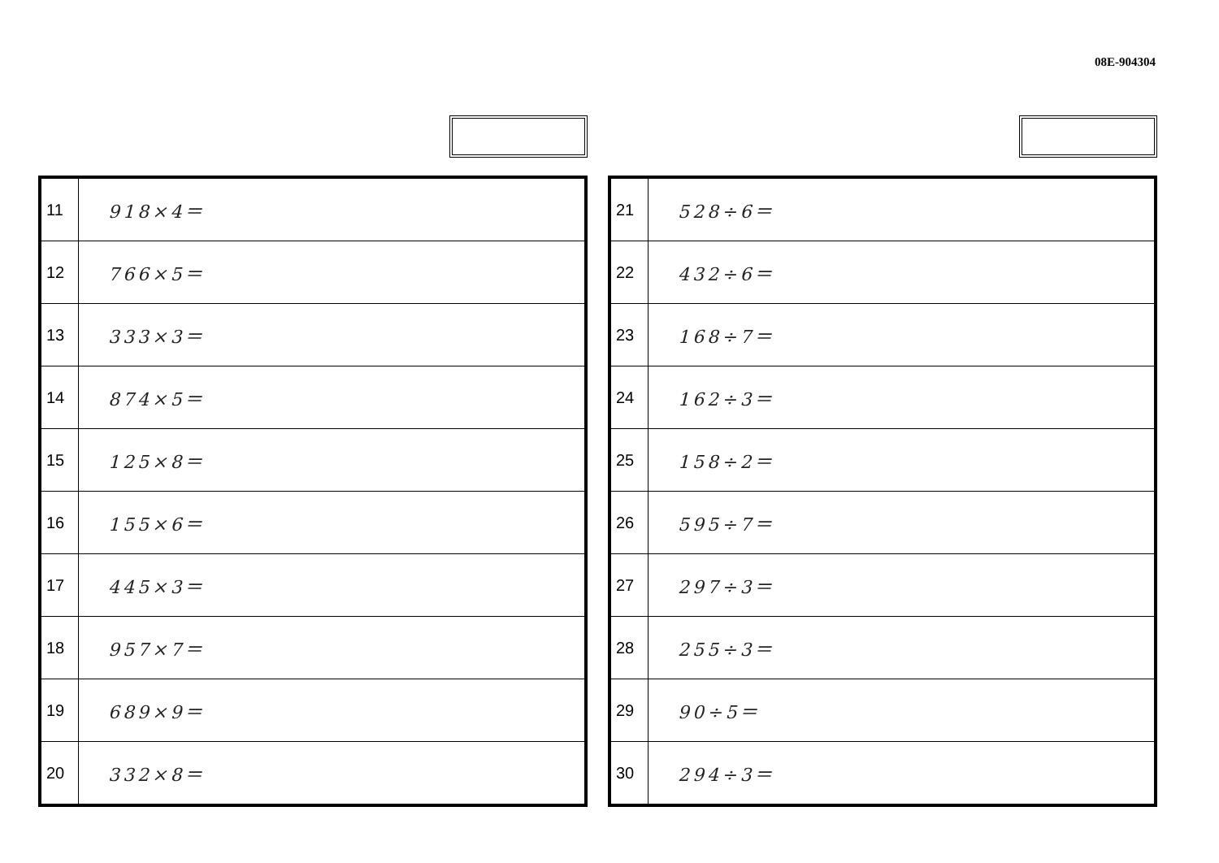08E-904304
| 11 | 918×4＝ |
| 12 | 766×5＝ |
| 13 | 333×3＝ |
| 14 | 874×5＝ |
| 15 | 125×8＝ |
| 16 | 155×6＝ |
| 17 | 445×3＝ |
| 18 | 957×7＝ |
| 19 | 689×9＝ |
| 20 | 332×8＝ |
| 21 | 528÷6＝ |
| 22 | 432÷6＝ |
| 23 | 168÷7＝ |
| 24 | 162÷3＝ |
| 25 | 158÷2＝ |
| 26 | 595÷7＝ |
| 27 | 297÷3＝ |
| 28 | 255÷3＝ |
| 29 | 90÷5＝ |
| 30 | 294÷3＝ |